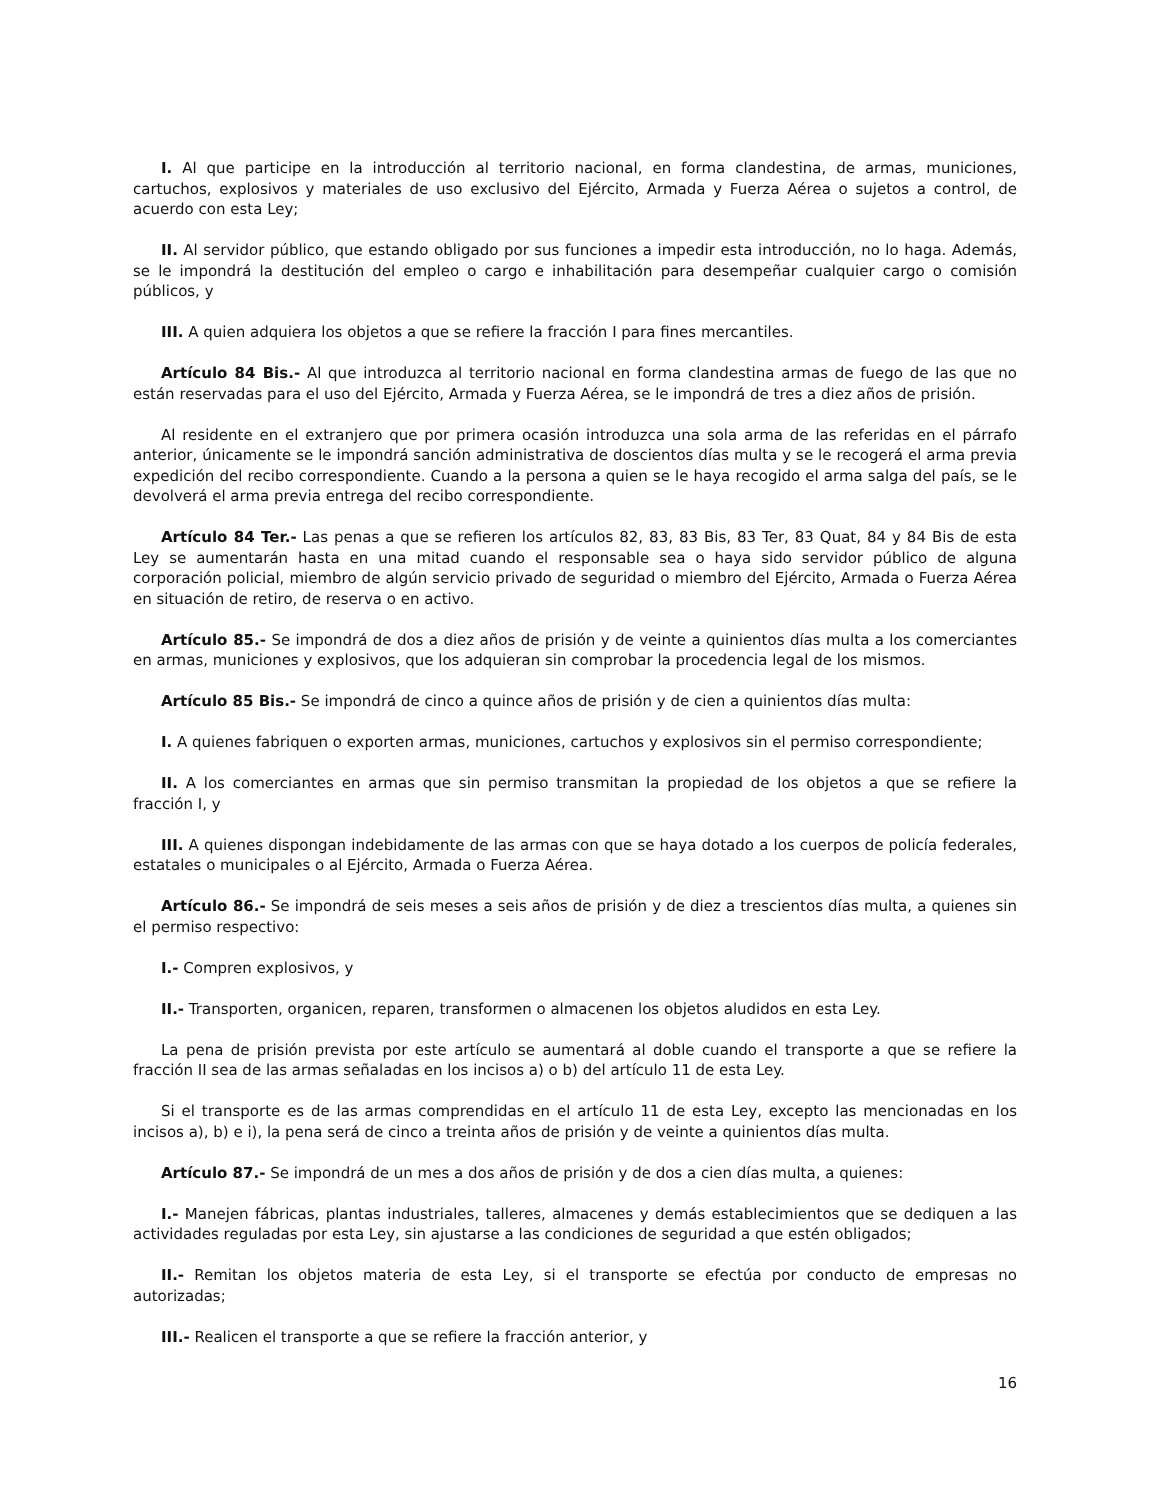I. Al que participe en la introducción al territorio nacional, en forma clandestina, de armas, municiones, cartuchos, explosivos y materiales de uso exclusivo del Ejército, Armada y Fuerza Aérea o sujetos a control, de acuerdo con esta Ley;
II. Al servidor público, que estando obligado por sus funciones a impedir esta introducción, no lo haga. Además, se le impondrá la destitución del empleo o cargo e inhabilitación para desempeñar cualquier cargo o comisión públicos, y
III. A quien adquiera los objetos a que se refiere la fracción I para fines mercantiles.
Artículo 84 Bis.- Al que introduzca al territorio nacional en forma clandestina armas de fuego de las que no están reservadas para el uso del Ejército, Armada y Fuerza Aérea, se le impondrá de tres a diez años de prisión.
Al residente en el extranjero que por primera ocasión introduzca una sola arma de las referidas en el párrafo anterior, únicamente se le impondrá sanción administrativa de doscientos días multa y se le recogerá el arma previa expedición del recibo correspondiente. Cuando a la persona a quien se le haya recogido el arma salga del país, se le devolverá el arma previa entrega del recibo correspondiente.
Artículo 84 Ter.- Las penas a que se refieren los artículos 82, 83, 83 Bis, 83 Ter, 83 Quat, 84 y 84 Bis de esta Ley se aumentarán hasta en una mitad cuando el responsable sea o haya sido servidor público de alguna corporación policial, miembro de algún servicio privado de seguridad o miembro del Ejército, Armada o Fuerza Aérea en situación de retiro, de reserva o en activo.
Artículo 85.- Se impondrá de dos a diez años de prisión y de veinte a quinientos días multa a los comerciantes en armas, municiones y explosivos, que los adquieran sin comprobar la procedencia legal de los mismos.
Artículo 85 Bis.- Se impondrá de cinco a quince años de prisión y de cien a quinientos días multa:
I. A quienes fabriquen o exporten armas, municiones, cartuchos y explosivos sin el permiso correspondiente;
II. A los comerciantes en armas que sin permiso transmitan la propiedad de los objetos a que se refiere la fracción I, y
III. A quienes dispongan indebidamente de las armas con que se haya dotado a los cuerpos de policía federales, estatales o municipales o al Ejército, Armada o Fuerza Aérea.
Artículo 86.- Se impondrá de seis meses a seis años de prisión y de diez a trescientos días multa, a quienes sin el permiso respectivo:
I.- Compren explosivos, y
II.- Transporten, organicen, reparen, transformen o almacenen los objetos aludidos en esta Ley.
La pena de prisión prevista por este artículo se aumentará al doble cuando el transporte a que se refiere la fracción II sea de las armas señaladas en los incisos a) o b) del artículo 11 de esta Ley.
Si el transporte es de las armas comprendidas en el artículo 11 de esta Ley, excepto las mencionadas en los incisos a), b) e i), la pena será de cinco a treinta años de prisión y de veinte a quinientos días multa.
Artículo 87.- Se impondrá de un mes a dos años de prisión y de dos a cien días multa, a quienes:
I.- Manejen fábricas, plantas industriales, talleres, almacenes y demás establecimientos que se dediquen a las actividades reguladas por esta Ley, sin ajustarse a las condiciones de seguridad a que estén obligados;
II.- Remitan los objetos materia de esta Ley, si el transporte se efectúa por conducto de empresas no autorizadas;
III.- Realicen el transporte a que se refiere la fracción anterior, y
16